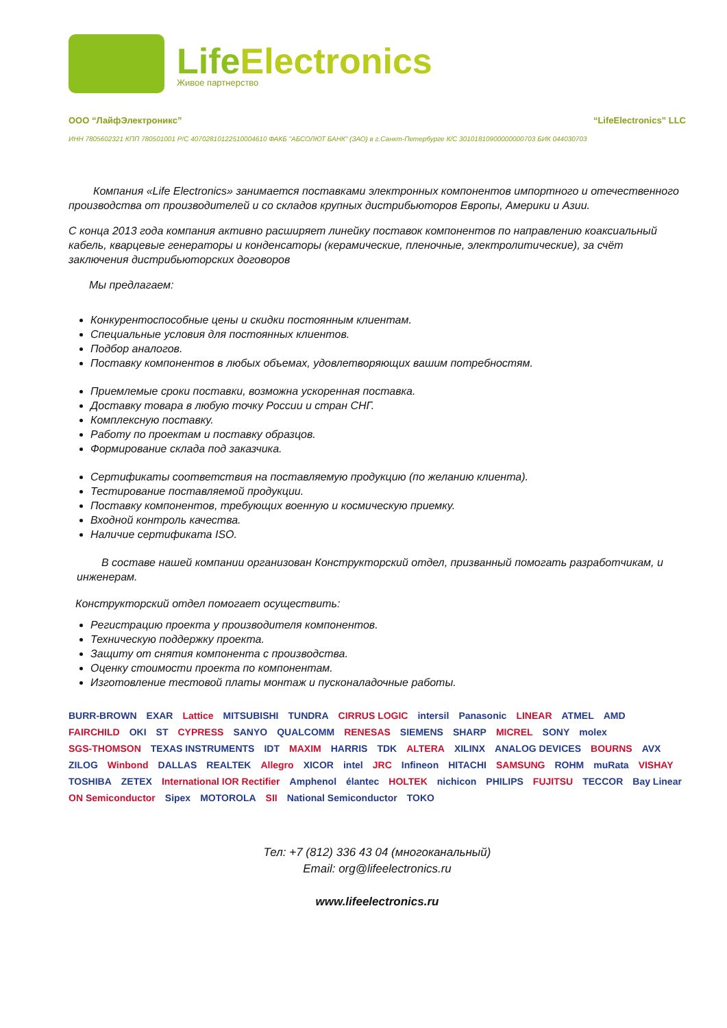LifeElectronics
Живое партнерство
ООО “ЛайфЭлектроникс” “LifeElectronics” LLC
ИНН 7805602321 КПП 780501001 Р/С 40702810122510004610 ФАКБ "АБСОЛЮТ БАНК" (ЗАО) в г.Санкт-Петербурге К/С 30101810900000000703 БИК 044030703
Компания «Life Electronics» занимается поставками электронных компонентов импортного и отечественного производства от производителей и со складов крупных дистрибьюторов Европы, Америки и Азии.
С конца 2013 года компания активно расширяет линейку поставок компонентов по направлению коаксиальный кабель, кварцевые генераторы и конденсаторы (керамические, пленочные, электролитические), за счёт заключения дистрибьюторских договоров
Мы предлагаем:
Конкурентоспособные цены и скидки постоянным клиентам.
Специальные условия для постоянных клиентов.
Подбор аналогов.
Поставку компонентов в любых объемах, удовлетворяющих вашим потребностям.
Приемлемые сроки поставки, возможна ускоренная поставка.
Доставку товара в любую точку России и стран СНГ.
Комплексную поставку.
Работу по проектам и поставку образцов.
Формирование склада под заказчика.
Сертификаты соответствия на поставляемую продукцию (по желанию клиента).
Тестирование поставляемой продукции.
Поставку компонентов, требующих военную и космическую приемку.
Входной контроль качества.
Наличие сертификата ISO.
В составе нашей компании организован Конструкторский отдел, призванный помогать разработчикам, и инженерам.
Конструкторский отдел помогает осуществить:
Регистрацию проекта у производителя компонентов.
Техническую поддержку проекта.
Защиту от снятия компонента с производства.
Оценку стоимости проекта по компонентам.
Изготовление тестовой платы монтаж и пусконаладочные работы.
BURR-BROWN EXAR Lattice MITSUBISHI TUNDRA CIRRUS LOGIC intersil Panasonic LINEAR ATMEL AMD FAIRCHILD OKI ST CYPRESS SANYO QUALCOMM RENESAS SIEMENS SHARP MICREL SONY molex SGS-THOMSON TEXAS INSTRUMENTS IDT MAXIM HARRIS TDK ALTERA XILINX ANALOG DEVICES BOURNS AVX ZILOG Winbond DALLAS REALTEK Allegro XICOR intel JRC Infineon HITACHI SAMSUNG ROHM muRata VISHAY TOSHIBA ZETEX International IOR Rectifier Amphenol élantec HOLTEK nichicon PHILIPS FUJITSU TECCOR Bay Linear ON Semiconductor Sipex MOTOROLA SII National Semiconductor TOKO
Тел: +7 (812) 336 43 04 (многоканальный)
Email: org@lifeelectronics.ru
www.lifeelectronics.ru